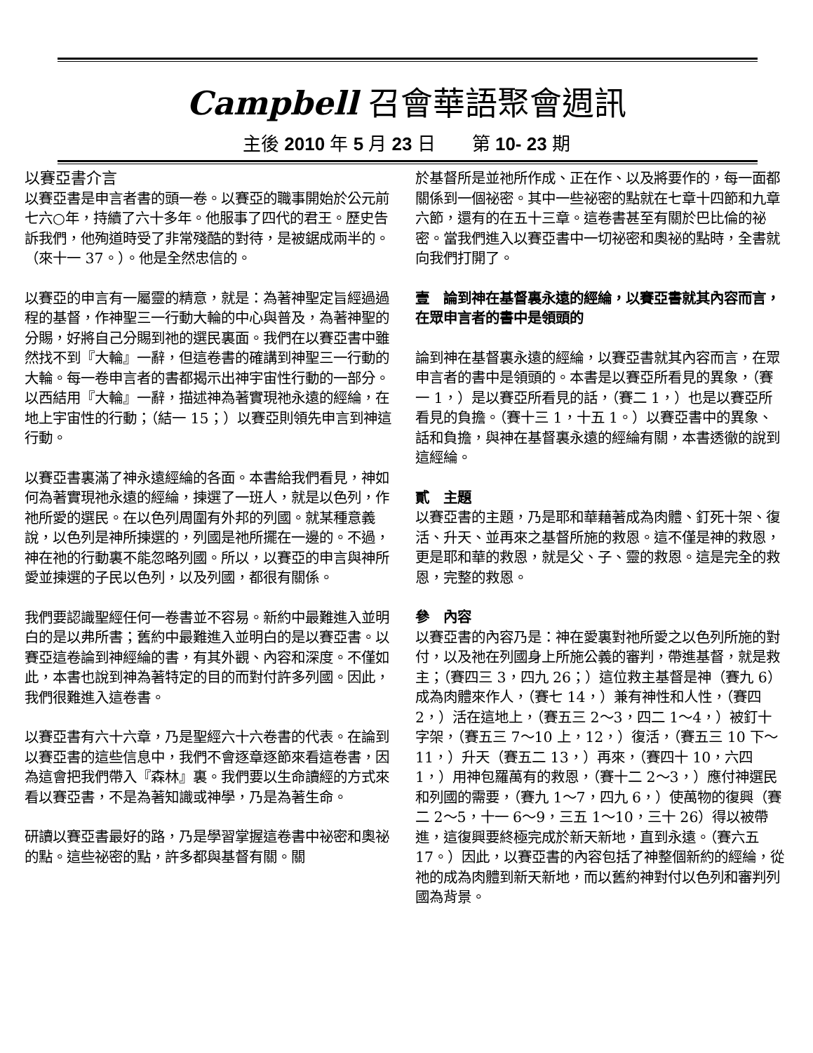Campbell 召會華語聚會週訊
主後 2010 年 5 月 23 日　　第 10- 23 期
以賽亞書介言
以賽亞書是申言者書的頭一卷。以賽亞的職事開始於公元前七六○年，持續了六十多年。他服事了四代的君王。歷史告訴我們，他殉道時受了非常殘酷的對待，是被鋸成兩半的。（來十一 37。）。他是全然忠信的。
以賽亞的申言有一屬靈的精意，就是：為著神聖定旨經過過程的基督，作神聖三一行動大輪的中心與普及，為著神聖的分賜，好將自己分賜到祂的選民裏面。我們在以賽亞書中雖然找不到『大輪』一辭，但這卷書的確講到神聖三一行動的大輪。每一卷申言者的書都揭示出神宇宙性行動的一部分。以西結用『大輪』一辭，描述神為著實現祂永遠的經綸，在地上宇宙性的行動；（結一 15；）以賽亞則領先申言到神這行動。
以賽亞書裏滿了神永遠經綸的各面。本書給我們看見，神如何為著實現祂永遠的經綸，揀選了一班人，就是以色列，作祂所愛的選民。在以色列周圍有外邦的列國。就某種意義說，以色列是神所揀選的，列國是祂所擺在一邊的。不過，神在祂的行動裏不能忽略列國。所以，以賽亞的申言與神所愛並揀選的子民以色列，以及列國，都很有關係。
我們要認識聖經任何一卷書並不容易。新約中最難進入並明白的是以弗所書；舊約中最難進入並明白的是以賽亞書。以賽亞這卷論到神經綸的書，有其外觀、內容和深度。不僅如此，本書也說到神為著特定的目的而對付許多列國。因此，我們很難進入這卷書。
以賽亞書有六十六章，乃是聖經六十六卷書的代表。在論到以賽亞書的這些信息中，我們不會逐章逐節來看這卷書，因為這會把我們帶入『森林』裏。我們要以生命讀經的方式來看以賽亞書，不是為著知識或神學，乃是為著生命。
研讀以賽亞書最好的路，乃是學習掌握這卷書中祕密和奧祕的點。這些祕密的點，許多都與基督有關。關
於基督所是並祂所作成、正在作、以及將要作的，每一面都關係到一個祕密。其中一些祕密的點就在七章十四節和九章六節，還有的在五十三章。這卷書甚至有關於巴比倫的祕密。當我們進入以賽亞書中一切祕密和奧祕的點時，全書就向我們打開了。
壹　論到神在基督裏永遠的經綸，以賽亞書就其內容而言，在眾申言者的書中是領頭的
論到神在基督裏永遠的經綸，以賽亞書就其內容而言，在眾申言者的書中是領頭的。本書是以賽亞所看見的異象，（賽一 1，）是以賽亞所看見的話，（賽二 1，）也是以賽亞所看見的負擔。（賽十三 1，十五 1。）以賽亞書中的異象、話和負擔，與神在基督裏永遠的經綸有關，本書透徹的說到這經綸。
貳　主題
以賽亞書的主題，乃是耶和華藉著成為肉體、釘死十架、復活、升天、並再來之基督所施的救恩。這不僅是神的救恩，更是耶和華的救恩，就是父、子、靈的救恩。這是完全的救恩，完整的救恩。
參　內容
以賽亞書的內容乃是：神在愛裏對祂所愛之以色列所施的對付，以及祂在列國身上所施公義的審判，帶進基督，就是救主；（賽四三 3，四九 26；）這位救主基督是神（賽九 6）成為肉體來作人，（賽七 14，）兼有神性和人性，（賽四 2，）活在這地上，（賽五三 2～3，四二 1～4，）被釘十字架，（賽五三 7～10 上，12，）復活，（賽五三 10 下～11，）升天（賽五二 13，）再來，（賽四十 10，六四 1，）用神包羅萬有的救恩，（賽十二 2～3，）應付神選民和列國的需要，（賽九 1～7，四九 6，）使萬物的復興（賽二 2～5，十一 6～9，三五 1～10，三十 26）得以被帶進，這復興要終極完成於新天新地，直到永遠。（賽六五 17。）因此，以賽亞書的內容包括了神整個新約的經綸，從祂的成為肉體到新天新地，而以舊約神對付以色列和審判列國為背景。